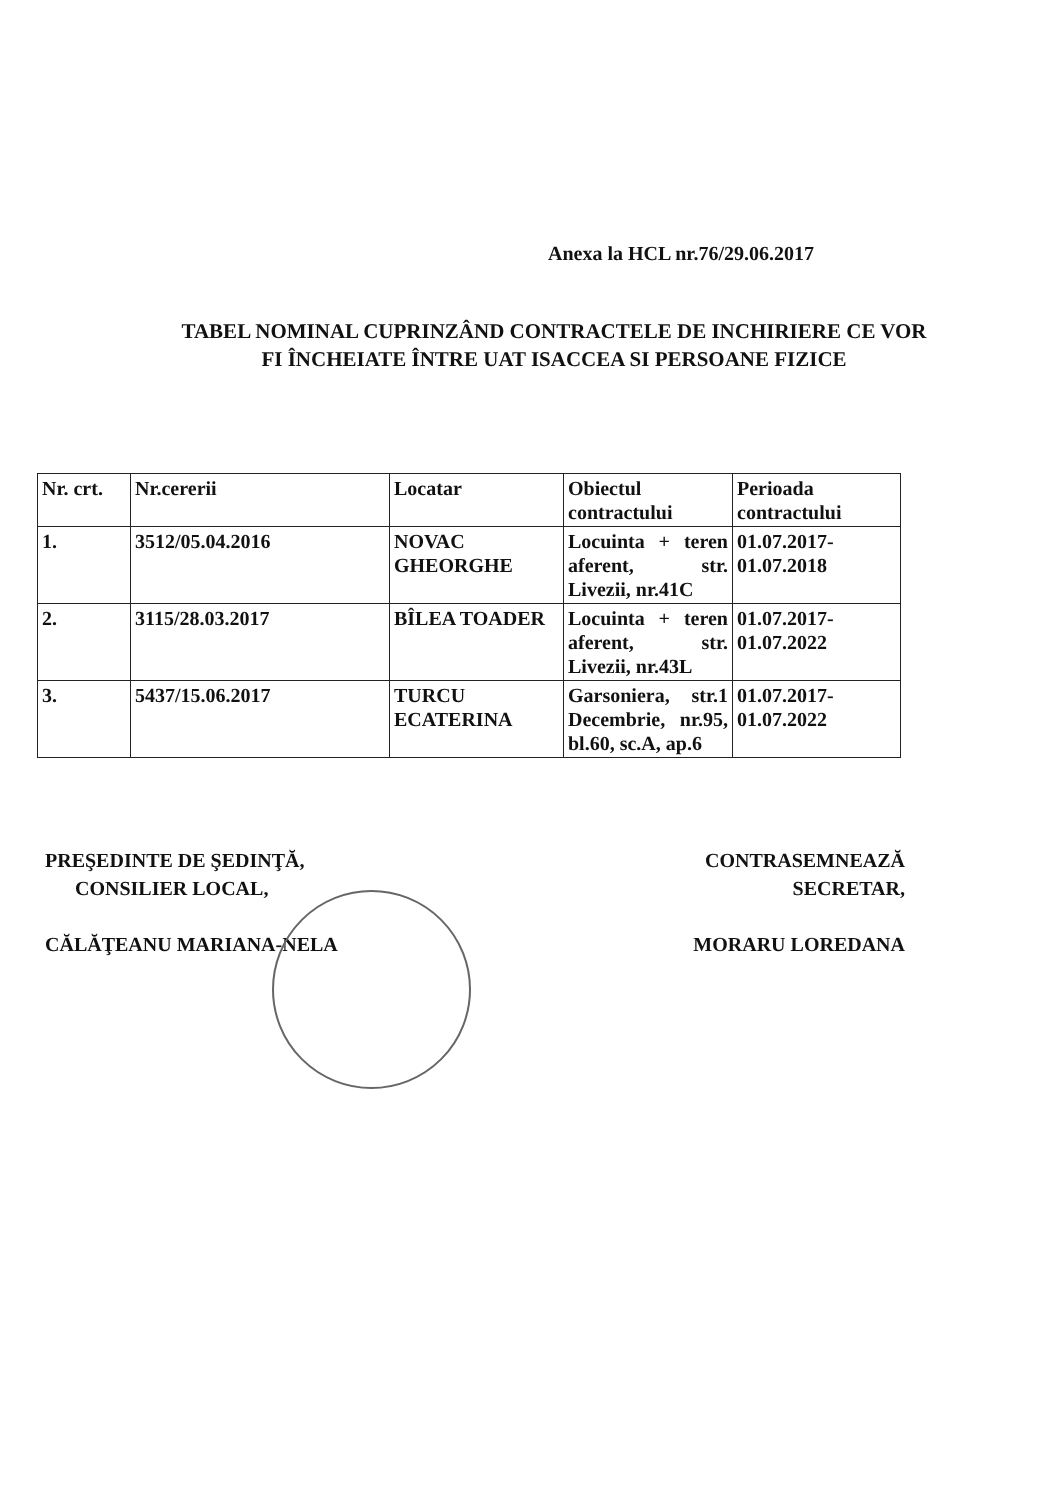Anexa la HCL nr.76/29.06.2017
TABEL NOMINAL CUPRINZÂND CONTRACTELE DE INCHIRIERE CE VOR
FI ÎNCHEIATE ÎNTRE UAT ISACCEA SI PERSOANE FIZICE
| Nr. crt. | Nr.cererii | Locatar | Obiectul contractului | Perioada contractului |
| --- | --- | --- | --- | --- |
| 1. | 3512/05.04.2016 | NOVAC GHEORGHE | Locuinta + teren aferent, str. Livezii, nr.41C | 01.07.2017- 01.07.2018 |
| 2. | 3115/28.03.2017 | BÎLEA TOADER | Locuinta + teren aferent, str. Livezii, nr.43L | 01.07.2017- 01.07.2022 |
| 3. | 5437/15.06.2017 | TURCU ECATERINA | Garsoniera, str.1 Decembrie, nr.95, bl.60, sc.A, ap.6 | 01.07.2017- 01.07.2022 |
PREŞEDINTE DE ŞEDINŢĂ,
CONSILIER LOCAL,
CĂLĂŢEANU MARIANA-NELA
CONTRASEMNEAZĂ
SECRETAR,
MORARU LOREDANA